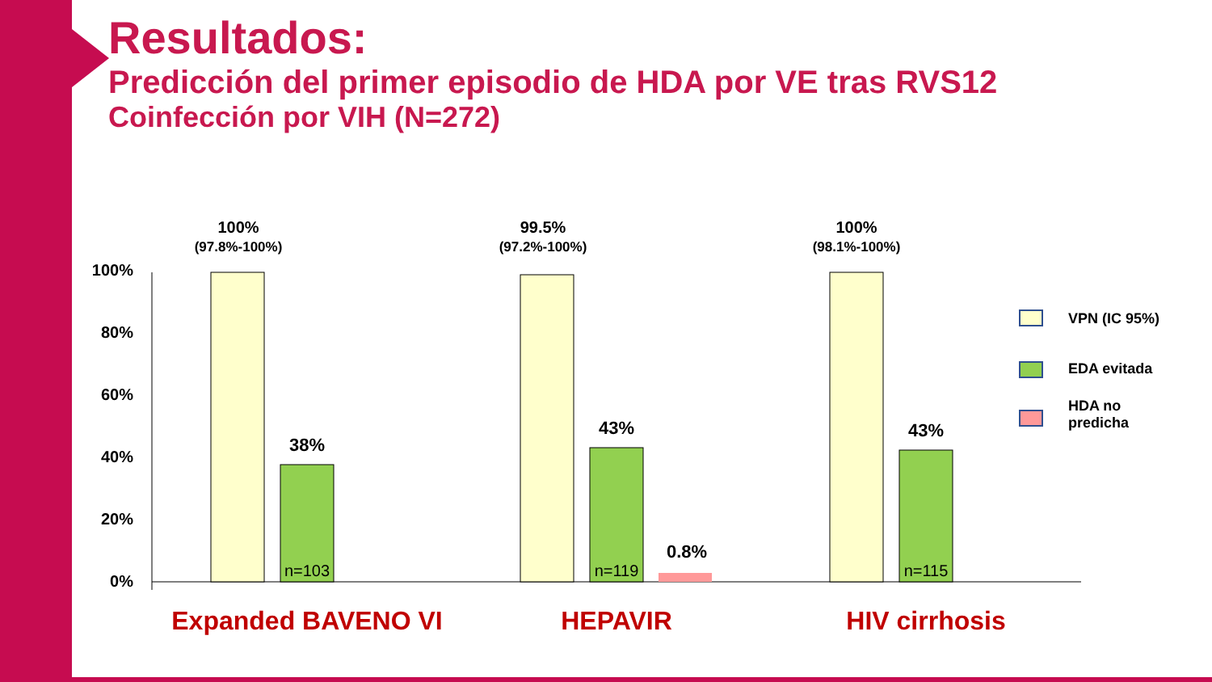Resultados:
Predicción del primer episodio de HDA por VE tras RVS12
Coinfección por VIH (N=272)
100%
80%
60%
40%
20%
0%
100%
(97.8%-100%)
38%
n=103
99.5%
(97.2%-100%)
43%
n=119
0.8%
100%
(98.1%-100%)
43%
n=115
VPN (IC 95%)
EDA evitada
HDA no
predicha
Expanded BAVENO VI HEPAVIR HIV cirrhosis